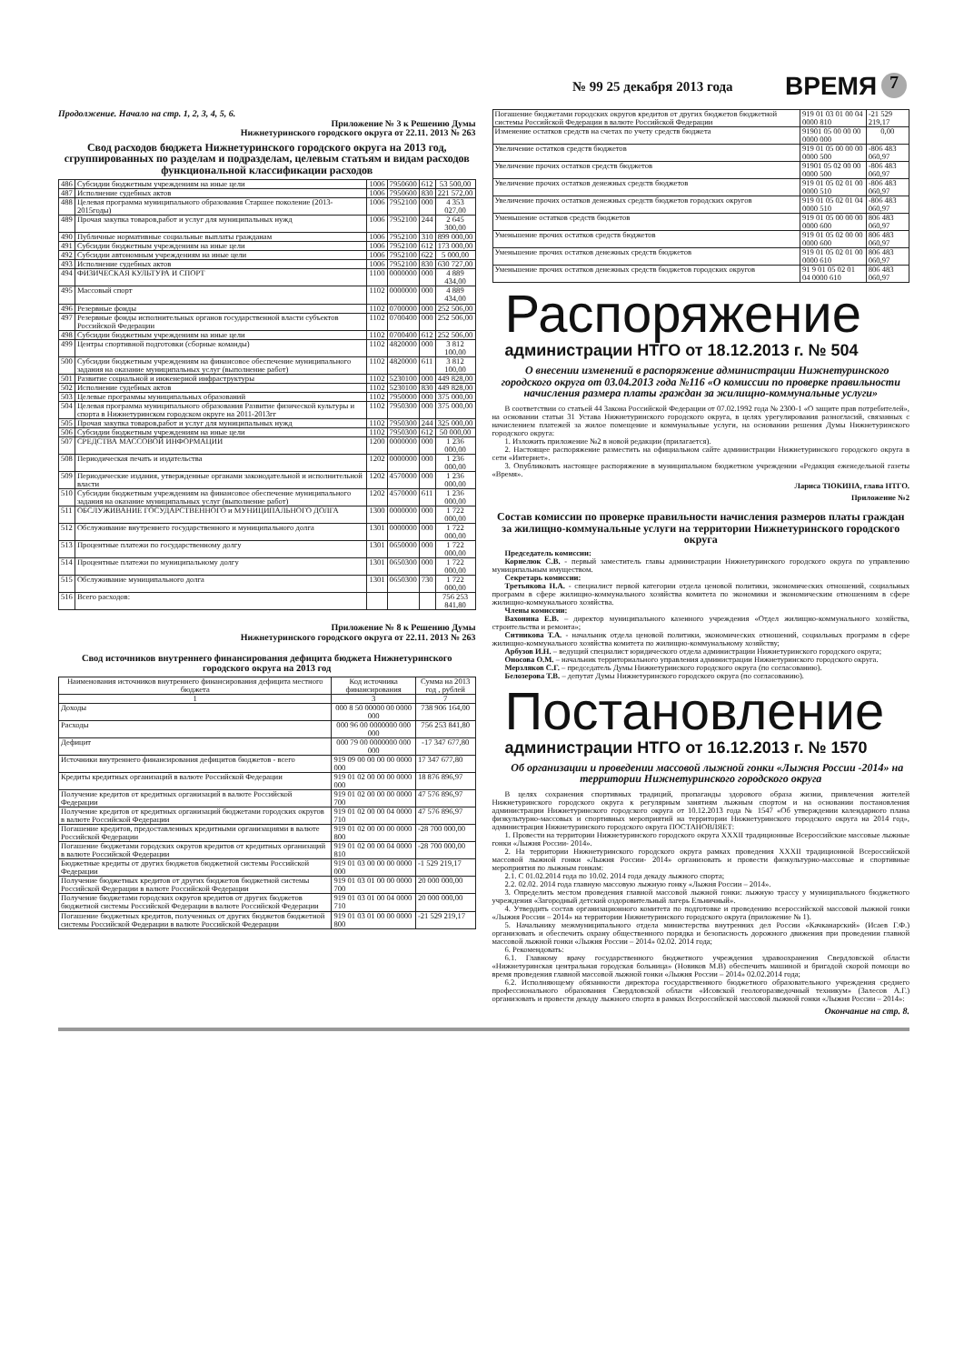№ 99 25 декабря 2013 года ВРЕМЯ 7
Продолжение. Начало на стр. 1, 2, 3, 4, 5, 6.
Приложение № 3 к Решению Думы
Нижнетуринского городского округа от 22.11. 2013 № 263
Свод расходов бюджета Нижнетуринского городского округа на 2013 год, сгруппированных по разделам и подразделам, целевым статьям и видам расходов функциональной классификации расходов
| 486 | Субсидии бюджетным учреждениям на иные цели | 1006 | 7950600 | 612 | 53 500,00 |
| 487 | Исполнение судебных актов | 1006 | 7950600 | 830 | 221 572,00 |
| 488 | Целевая программа муниципального образования Старшее поколение (2013-2015годы) | 1006 | 7952100 | 000 | 4 353 027,00 |
| 489 | Прочая закупка товаров,работ и услуг для муниципальных нужд | 1006 | 7952100 | 244 | 2 645 300,00 |
| 490 | Публичные нормативные социальные выплаты гражданам | 1006 | 7952100 | 310 | 899 000,00 |
| 491 | Субсидии бюджетным учреждениям на иные цели | 1006 | 7952100 | 612 | 173 000,00 |
| 492 | Субсидии автономным учреждениям на иные цели | 1006 | 7952100 | 622 | 5 000,00 |
| 493 | Исполнение судебных актов | 1006 | 7952100 | 830 | 630 727,00 |
| 494 | ФИЗИЧЕСКАЯ КУЛЬТУРА И СПОРТ | 1100 | 0000000 | 000 | 4 889 434,00 |
| 495 | Массовый спорт | 1102 | 0000000 | 000 | 4 889 434,00 |
| 496 | Резервные фонды | 1102 | 0700000 | 000 | 252 506,00 |
| 497 | Резервные фонды исполнительных органов государственной власти субъектов Российской Федерации | 1102 | 0700400 | 000 | 252 506,00 |
| 498 | Субсидии бюджетным учреждениям на иные цели | 1102 | 0700400 | 612 | 252 506,00 |
| 499 | Центры спортивной подготовки (сборные команды) | 1102 | 4820000 | 000 | 3 812 100,00 |
| 500 | Субсидии бюджетным учреждениям на финансовое обеспечение муниципального задания на оказание муниципальных услуг (выполнение работ) | 1102 | 4820000 | 611 | 3 812 100,00 |
| 501 | Развитие социальной и инженерной инфраструктуры | 1102 | 5230100 | 000 | 449 828,00 |
| 502 | Исполнение судебных актов | 1102 | 5230100 | 830 | 449 828,00 |
| 503 | Целевые программы муниципальных образований | 1102 | 7950000 | 000 | 375 000,00 |
| 504 | Целевая программа муниципального образования Развитие физической культуры и спорта в Нижнетуринском городском округе на 2011-2013гг | 1102 | 7950300 | 000 | 375 000,00 |
| 505 | Прочая закупка товаров,работ и услуг для муниципальных нужд | 1102 | 7950300 | 244 | 325 000,00 |
| 506 | Субсидии бюджетным учреждениям на иные цели | 1102 | 7950300 | 612 | 50 000,00 |
| 507 | СРЕДСТВА МАССОВОЙ ИНФОРМАЦИИ | 1200 | 0000000 | 000 | 1 236 000,00 |
| 508 | Периодическая печать и издательства | 1202 | 0000000 | 000 | 1 236 000,00 |
| 509 | Периодические издания, утвержденные органами законодательной и исполнительной власти | 1202 | 4570000 | 000 | 1 236 000,00 |
| 510 | Субсидии бюджетным учреждениям на финансовое обеспечение муниципального задания на оказание муниципальных услуг (выполнение работ) | 1202 | 4570000 | 611 | 1 236 000,00 |
| 511 | ОБСЛУЖИВАНИЕ ГОСУДАРСТВЕННОГО и МУНИЦИПАЛЬНОГО ДОЛГА | 1300 | 0000000 | 000 | 1 722 000,00 |
| 512 | Обслуживание внутреннего государственного и муниципального долга | 1301 | 0000000 | 000 | 1 722 000,00 |
| 513 | Процентные платежи по государственному долгу | 1301 | 0650000 | 000 | 1 722 000,00 |
| 514 | Процентные платежи по муниципальному долгу | 1301 | 0650300 | 000 | 1 722 000,00 |
| 515 | Обслуживание муниципального долга | 1301 | 0650300 | 730 | 1 722 000,00 |
| 516 | Всего расходов: | | | | 756 253 841,80 |
Приложение № 8 к Решению Думы
Нижнетуринского городского округа от 22.11. 2013 № 263
Свод источников внутреннего финансирования дефицита бюджета Нижнетуринского городского округа на 2013 год
| Наименования источников внутреннего финансирования дефицита местного бюджета | Код источника финансирования | Сумма на 2013 год , рублей |
| --- | --- | --- |
| 1 | 3 | 7 |
| Доходы | 000 8 50 00000 00 0000 000 | 738 906 164,00 |
| Расходы | 000 96 00 0000000 000 000 | 756 253 841,80 |
| Дефицит | 000 79 00 0000000 000 000 | -17 347 677,80 |
| Источники внутреннего финансирования дефицитов бюджетов - всего | 919 09 00 00 00 00 0000 000 | 17 347 677,80 |
| Кредиты кредитных организаций в валюте Российской Федерации | 919 01 02 00 00 00 0000 000 | 18 876 896,97 |
| Получение кредитов от кредитных организаций в валюте Российской Федерации | 919 01 02 00 00 00 0000 700 | 47 576 896,97 |
| Получение кредитов от кредитных организаций бюджетами городских округов в валюте Российской Федерации | 919 01 02 00 00 04 0000 710 | 47 576 896,97 |
| Погашение кредитов, предоставленных кредитными организациями в валюте Российской Федерации | 919 01 02 00 00 00 0000 800 | -28 700 000,00 |
| Погашение бюджетами городских округов кредитов от кредитных организаций в валюте Российской Федерации | 919 01 02 00 00 04 0000 810 | -28 700 000,00 |
| Бюджетные кредиты от других бюджетов бюджетной системы Российской Федерации | 919 01 03 00 00 00 0000 000 | -1 529 219,17 |
| Получение бюджетных кредитов от других бюджетов бюджетной системы Российской Федерации в валюте Российской Федерации | 919 01 03 01 00 00 0000 700 | 20 000 000,00 |
| Получение бюджетами городских округов кредитов от других бюджетов бюджетной системы Российской Федерации в валюте Российской Федерации | 919 01 03 01 00 04 0000 710 | 20 000 000,00 |
| Погашение бюджетных кредитов, полученных от других бюджетов бюджетной системы Российской Федерации в валюте Российской Федерации | 919 01 03 01 00 00 0000 800 | -21 529 219,17 |
| Погашение бюджетами городских округов кредитов от других бюджетов бюджетной системы Российской Федерации в валюте Российской Федерации | 919 01 03 01 00 04 0000 810 | -21 529 219,17 |
| Изменение остатков средств на счетах по учету средств бюджета | 91901 05 00 00 00 0000 000 | 0,00 |
| Увеличение остатков средств бюджетов | 919 01 05 00 00 00 0000 500 | -806 483 060,97 |
| Увеличение прочих остатков средств бюджетов | 91901 05 02 00 00 0000 500 | -806 483 060,97 |
| Увеличение прочих остатков денежных средств бюджетов | 919 01 05 02 01 00 0000 510 | -806 483 060,97 |
| Увеличение прочих остатков денежных средств бюджетов городских округов | 919 01 05 02 01 04 0000 510 | -806 483 060,97 |
| Уменьшение остатков средств бюджетов | 919 01 05 00 00 00 0000 600 | 806 483 060,97 |
| Уменьшение прочих остатков средств бюджетов | 919 01 05 02 00 00 0000 600 | 806 483 060,97 |
| Уменьшение прочих остатков денежных средств бюджетов | 919 01 05 02 01 00 0000 610 | 806 483 060,97 |
| Уменьшение прочих остатков денежных средств бюджетов городских округов | 91 9 01 05 02 01 04 0000 610 | 806 483 060,97 |
Распоряжение
администрации НТГО от 18.12.2013 г. № 504
О внесении изменений в распоряжение администрации Нижнетуринского городского округа от 03.04.2013 года №116 «О комиссии по проверке правильности начисления размера платы граждан за жилищно-коммунальные услуги»
В соответствии со статьей 44 Закона Российской Федерации от 07.02.1992 года № 2300-1 «О защите прав потребителей», на основании статьи 31 Устава Нижнетуринского городского округа, в целях урегулирования разногласий, связанных с начислением платежей за жилое помещение и коммунальные услуги, на основании решения Думы Нижнетуринского городского округа:
1. Изложить приложение №2 в новой редакции (прилагается).
2. Настоящее распоряжение разместить на официальном сайте администрации Нижнетуринского городского округа в сети «Интернет».
3. Опубликовать настоящее распоряжение в муниципальном бюджетном учреждении «Редакция еженедельной газеты «Время».
Лариса ТЮКИНА, глава НТГО.
Приложение №2
Состав комиссии по проверке правильности начисления размеров платы граждан за жилищно-коммунальные услуги на территории Нижнетуринского городского округа
Председатель комиссии:
Корнелюк С.В. - первый заместитель главы администрации Нижнетуринского городского округа по управлению муниципальным имуществом.
Секретарь комиссии:
Третьякова Н.А. - специалист первой категории отдела ценовой политики, экономических отношений, социальных программ в сфере жилищно-коммунального хозяйства комитета по экономики и экономическим отношениям в сфере жилищно-коммунального хозяйства.
Члены комиссии:
Вахонина Е.В. – директор муниципального казенного учреждения «Отдел жилищно-коммунального хозяйства, строительства и ремонта»;
Ситникова Т.А. - начальник отдела ценовой политики, экономических отношений, социальных программ в сфере жилищно-коммунального хозяйства комитета по жилищно-коммунальному хозяйству;
Арбузов И.Н. – ведущий специалист юридического отдела администрации Нижнетуринского городского округа;
Оносова О.М. – начальник территориального управления администрации Нижнетуринского городского округа.
Мерзляков С.Г. – председатель Думы Нижнетуринского городского округа (по согласованию).
Белозерова Т.В. – депутат Думы Нижнетуринского городского округа (по согласованию).
Постановление
администрации НТГО от 16.12.2013 г. № 1570
Об организации и проведении массовой лыжной гонки «Лыжня России -2014» на территории Нижнетуринского городского округа
В целях сохранения спортивных традиций, пропаганды здорового образа жизни, привлечения жителей Нижнетуринского городского округа к регулярным занятиям лыжным спортом и на основании постановления администрации Нижнетуринского городского округа от 10.12.2013 года № 1547 «Об утверждении календарного плана физкультурно-массовых и спортивных мероприятий на территории Нижнетуринского городского округа на 2014 год», администрация Нижнетуринского городского округа ПОСТАНОВЛЯЕТ:
1. Провести на территории Нижнетуринского городского округа XXXII традиционные Всероссийские массовые лыжные гонки «Лыжня России- 2014».
2. На территории Нижнетуринского городского округа рамках проведения XXXII традиционной Всероссийской массовой лыжной гонки «Лыжня России- 2014» организовать и провести физкультурно-массовые и спортивные мероприятия по лыжным гонкам:
2.1. С 01.02.2014 года по 10.02. 2014 года декаду лыжного спорта;
2.2. 02.02. 2014 года главную массовую лыжную гонку «Лыжня России – 2014».
3. Определить местом проведения главной массовой лыжной гонки: лыжную трассу у муниципального бюджетного учреждения «Загородный детский оздоровительный лагерь Ельничный».
4. Утвердить состав организационного комитета по подготовке и проведению всероссийской массовой лыжной гонки «Лыжня России – 2014» на территории Нижнетуринского городского округа (приложение № 1).
5. Начальнику межмуниципального отдела министерства внутренних дел России «Качканарский» (Исаев Г.Ф.) организовать и обеспечить охрану общественного порядка и безопасность дорожного движения при проведении главной массовой лыжной гонки «Лыжня России – 2014» 02.02. 2014 года;
6. Рекомендовать:
6.1. Главному врачу государственного бюджетного учреждения здравоохранения Свердловской области «Нижнетуринская центральная городская больница» (Новиков М.В) обеспечить машиной и бригадой скорой помощи во время проведения главной массовой лыжной гонки «Лыжня России – 2014» 02.02.2014 года;
6.2. Исполняющему обязанности директора государственного бюджетного образовательного учреждения среднего профессионального образования Свердловской области «Исовской геологоразведочный техникум» (Залесов А.Г.) организовать и провести декаду лыжного спорта в рамках Всероссийской массовой лыжной гонки «Лыжня России – 2014»:
Окончание на стр. 8.